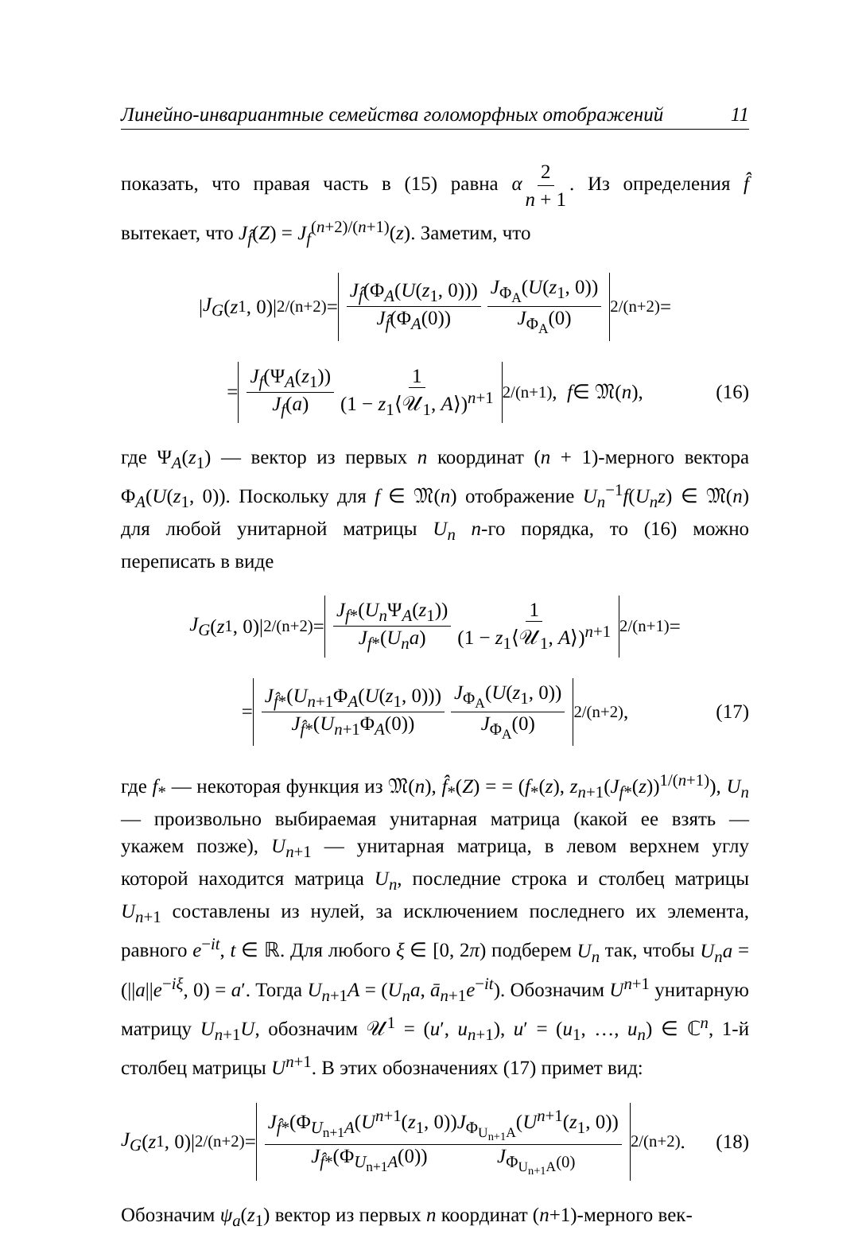Линейно-инвариантные семейства голоморфных отображений 11
показать, что правая часть в (15) равна α 2 n + 1. Из определения f̂ вытекает, что J<sub>f̂</sub>(Z) = J<sub>f</sub><sup>(n+2)/(n+1)</sup>(z). Заметим, что
| J<sub>G</sub> (z<sub>1</sub>, 0)|<sup>2/(n+2)</sup> = J<sub>f̂</sub>(Φ<sub>A</sub>(U(z<sub>1</sub>, 0))) J<sub>f̂</sub>(Φ<sub>A</sub>(0)) J<sub>Φ<sub>A</sub></sub>(U(z<sub>1</sub>, 0)) J<sub>Φ<sub>A</sub></sub>(0)<sup>2/(n+2)</sup> =
= J<sub>f</sub>(Ψ<sub>A</sub>(z<sub>1</sub>)) J<sub>f</sub>(a) 1 (1 − z<sub>1</sub>⟨𝒰<sub>1</sub>, A⟩)<sup>n+1</sup><sup>2/(n+1)</sup>, f ∈ 𝔐(n), (16)
где Ψ<sub>A</sub>(z<sub>1</sub>) — вектор из первых n координат (n + 1)-мерного вектора Φ<sub>A</sub>(U(z<sub>1</sub>, 0)). Поскольку для f ∈ 𝔐(n) отображение U<sub>n</sub><sup>−1</sup>f(U<sub>n</sub>z) ∈ 𝔐(n) для любой унитарной матрицы U<sub>n</sub> n-го порядка, то (16) можно переписать в виде
J<sub>G</sub> (z<sub>1</sub>, 0)|<sup>2/(n+2)</sup> = J<sub>f*</sub>(U<sub>n</sub> Ψ<sub>A</sub>(z<sub>1</sub>)) J<sub>f*</sub>(U<sub>n</sub>a) 1 (1 − z<sub>1</sub>⟨𝒰<sub>1</sub>, A⟩)<sup>n+1</sup><sup>2/(n+1)</sup> =
= J<sub>f̂*</sub>(U<sub>n+1</sub>Φ<sub>A</sub>(U(z<sub>1</sub>, 0))) J<sub>f̂*</sub>(U<sub>n+1</sub>Φ<sub>A</sub>(0)) J<sub>Φ<sub>A</sub></sub>(U(z<sub>1</sub>, 0)) J<sub>Φ<sub>A</sub></sub>(0)<sup>2/(n+2)</sup>, (17)
где f<sub>*</sub> — некоторая функция из 𝔐(n), f̂<sub>*</sub>(Z) = = (f<sub>*</sub>(z), z<sub>n+1</sub>(J<sub>f*</sub>(z))<sup>1/(n+1)</sup>), U<sub>n</sub> — произвольно выбираемая унитарная матрица (какой ее взять — укажем позже), U<sub>n+1</sub> — унитарная матрица, в левом верхнем углу которой находится матрица U<sub>n</sub>, последние строка и столбец матрицы U<sub>n+1</sub> составлены из нулей, за исключением последнего их элемента, равного e<sup>−it</sup>, t ∈ ℝ. Для любого ξ ∈ [0, 2π) подберем U<sub>n</sub> так, чтобы U<sub>n</sub>a = (||a||e<sup>−iξ</sup>, 0) = a′. Тогда U<sub>n+1</sub>A = (U<sub>n</sub>a, ā<sub>n+1</sub>e<sup>−it</sup>). Обозначим U<sup>n+1</sup> унитарную матрицу U<sub>n+1</sub>U, обозначим 𝒰<sup>1</sup> = (u′, u<sub>n+1</sub>), u′ = (u<sub>1</sub>, …, u<sub>n</sub>) ∈ ℂ<sup>n</sup>, 1-й столбец матрицы U<sup>n+1</sup>. В этих обозначениях (17) примет вид:
J<sub>G</sub> (z<sub>1</sub>, 0)|<sup>2/(n+2)</sup> = J<sub>f̂*</sub>(Φ<sub>U<sub>n+1</sub>A</sub>(U<sup>n+1</sup>(z<sub>1</sub>, 0))J<sub>Φ<sub>U<sub>n+1</sub>A</sub></sub>(U<sup>n+1</sup>(z<sub>1</sub>, 0)) J<sub>f̂*</sub>(Φ<sub>U<sub>n+1</sub>A</sub>(0)) J<sub>Φ<sub>U<sub>n+1</sub>A</sub>(0)</sub><sup>2/(n+2)</sup>. (18)
Обозначим ψ<sub>a</sub>(z<sub>1</sub>) вектор из первых n координат (n+1)-мерного век-